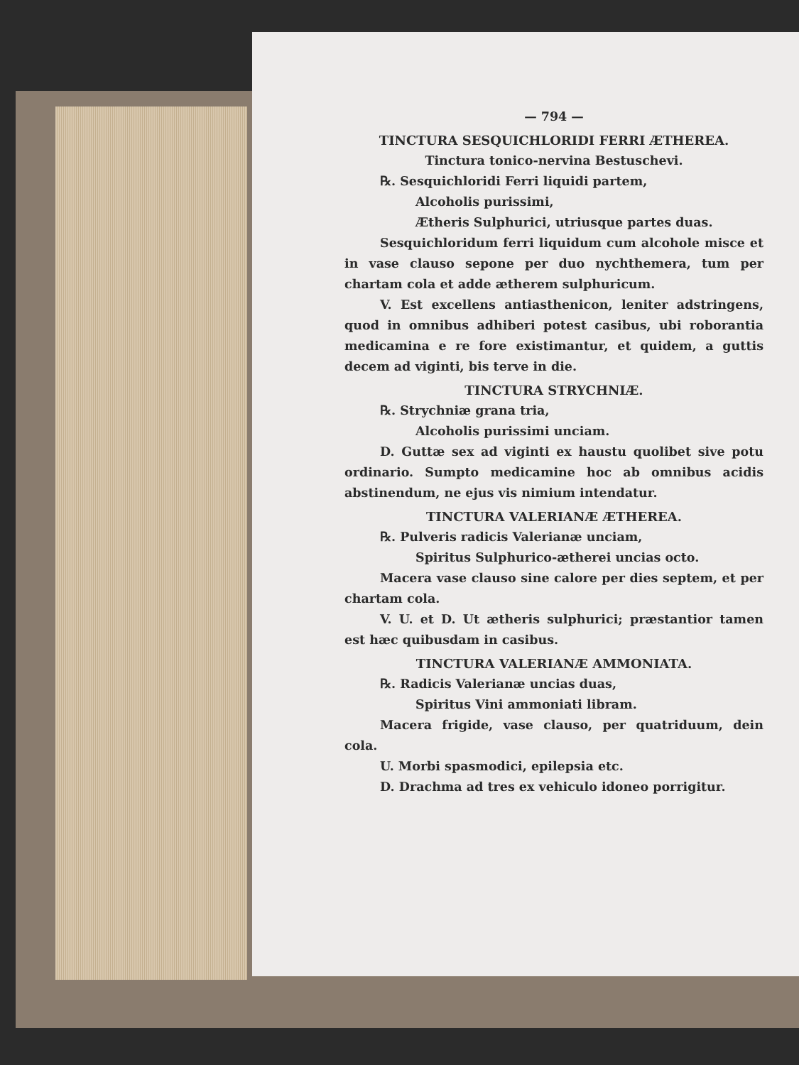— 794 —
TINCTURA SESQUICHLORIDI FERRI ÆTHEREA.
Tinctura tonico-nervina Bestuschevi.
℞. Sesquichloridi Ferri liquidi partem,
Alcoholis purissimi,
Ætheris Sulphurici, utriusque partes duas.
Sesquichloridum ferri liquidum cum alcohole misce et in vase clauso sepone per duo nychthemera, tum per chartam cola et adde ætherem sulphuricum.
V. Est excellens antiasthenicon, leniter adstringens, quod in omnibus adhiberi potest casibus, ubi roborantia medicamina e re fore existimantur, et quidem, a guttis decem ad viginti, bis terve in die.
TINCTURA STRYCHNIÆ.
℞. Strychniæ grana tria,
Alcoholis purissimi unciam.
D. Guttæ sex ad viginti ex haustu quolibet sive potu ordinario. Sumpto medicamine hoc ab omnibus acidis abstinendum, ne ejus vis nimium intendatur.
TINCTURA VALERIANÆ ÆTHEREA.
℞. Pulveris radicis Valerianæ unciam,
Spiritus Sulphurico-ætherei uncias octo.
Macera vase clauso sine calore per dies septem, et per chartam cola.
V. U. et D. Ut ætheris sulphurici; præstantior tamen est hæc quibusdam in casibus.
TINCTURA VALERIANÆ AMMONIATA.
℞. Radicis Valerianæ uncias duas,
Spiritus Vini ammoniati libram.
Macera frigide, vase clauso, per quatriduum, dein cola.
U. Morbi spasmodici, epilepsia etc.
D. Drachma ad tres ex vehiculo idoneo porrigitur.